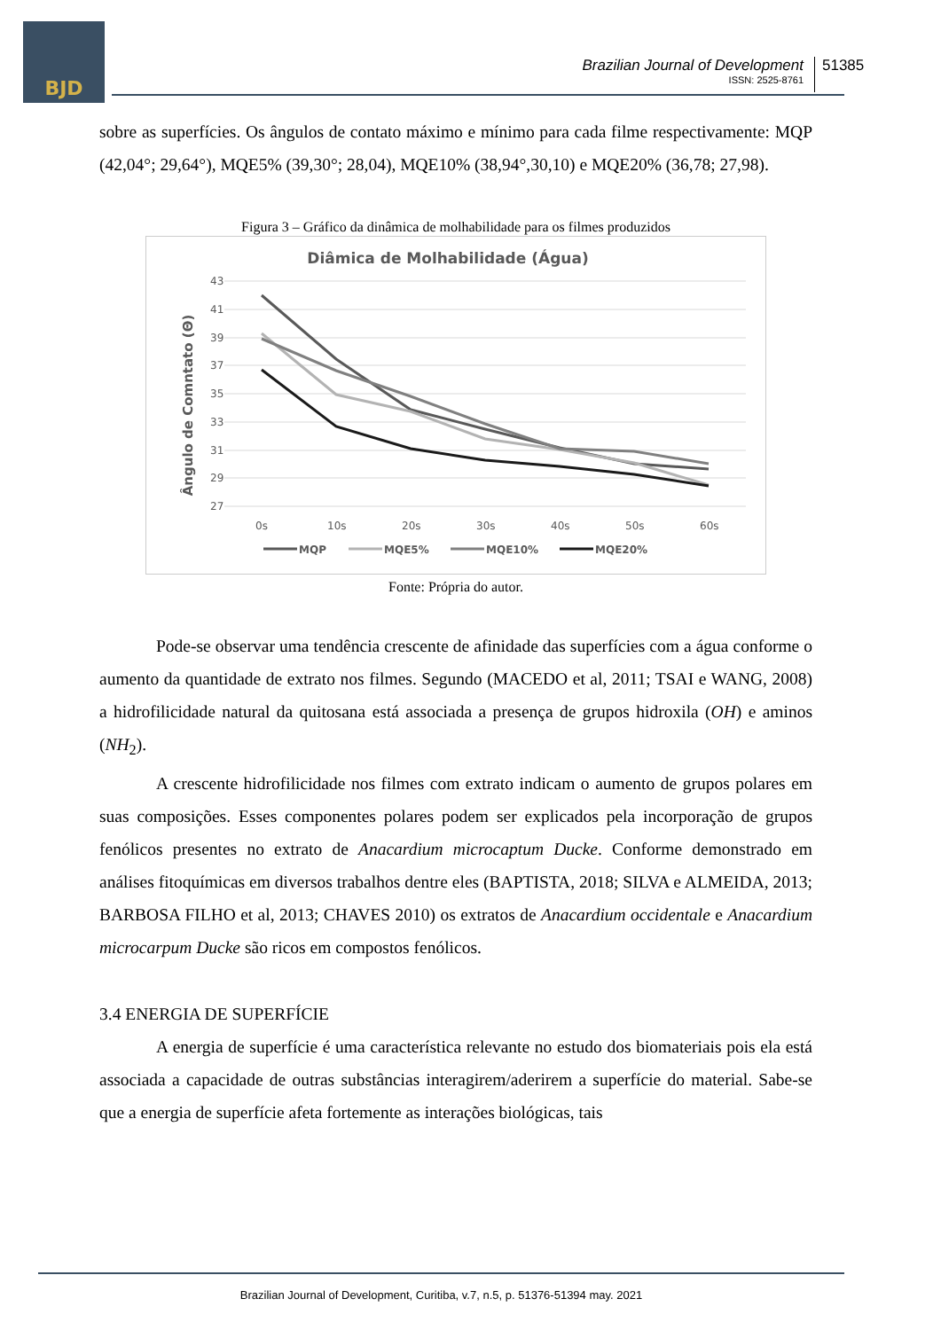BJD
Brazilian Journal of Development
ISSN: 2525-8761
51385
sobre as superfícies. Os ângulos de contato máximo e mínimo para cada filme respectivamente: MQP (42,04°; 29,64°), MQE5% (39,30°; 28,04), MQE10% (38,94°,30,10) e MQE20% (36,78; 27,98).
Figura 3 – Gráfico da dinâmica de molhabilidade para os filmes produzidos
Diâmica de Molhabilidade (Água)
Ângulo de Comntato (Θ)
43
41
39
37
35
33
31
29
27
0s
10s
20s
30s
40s
50s
60s
MQP
MQE5%
MQE10%
MQE20%
Fonte: Própria do autor.
Pode-se observar uma tendência crescente de afinidade das superfícies com a água conforme o aumento da quantidade de extrato nos filmes. Segundo (MACEDO et al, 2011; TSAI e WANG, 2008) a hidrofilicidade natural da quitosana está associada a presença de grupos hidroxila (OH) e aminos (NH<sub>2</sub>).
A crescente hidrofilicidade nos filmes com extrato indicam o aumento de grupos polares em suas composições. Esses componentes polares podem ser explicados pela incorporação de grupos fenólicos presentes no extrato de Anacardium microcaptum Ducke. Conforme demonstrado em análises fitoquímicas em diversos trabalhos dentre eles (BAPTISTA, 2018; SILVA e ALMEIDA, 2013; BARBOSA FILHO et al, 2013; CHAVES 2010) os extratos de Anacardium occidentale e Anacardium microcarpum Ducke são ricos em compostos fenólicos.
3.4 ENERGIA DE SUPERFÍCIE
A energia de superfície é uma característica relevante no estudo dos biomateriais pois ela está associada a capacidade de outras substâncias interagirem/aderirem a superfície do material. Sabe-se que a energia de superfície afeta fortemente as interações biológicas, tais
Brazilian Journal of Development, Curitiba, v.7, n.5, p. 51376-51394 may. 2021